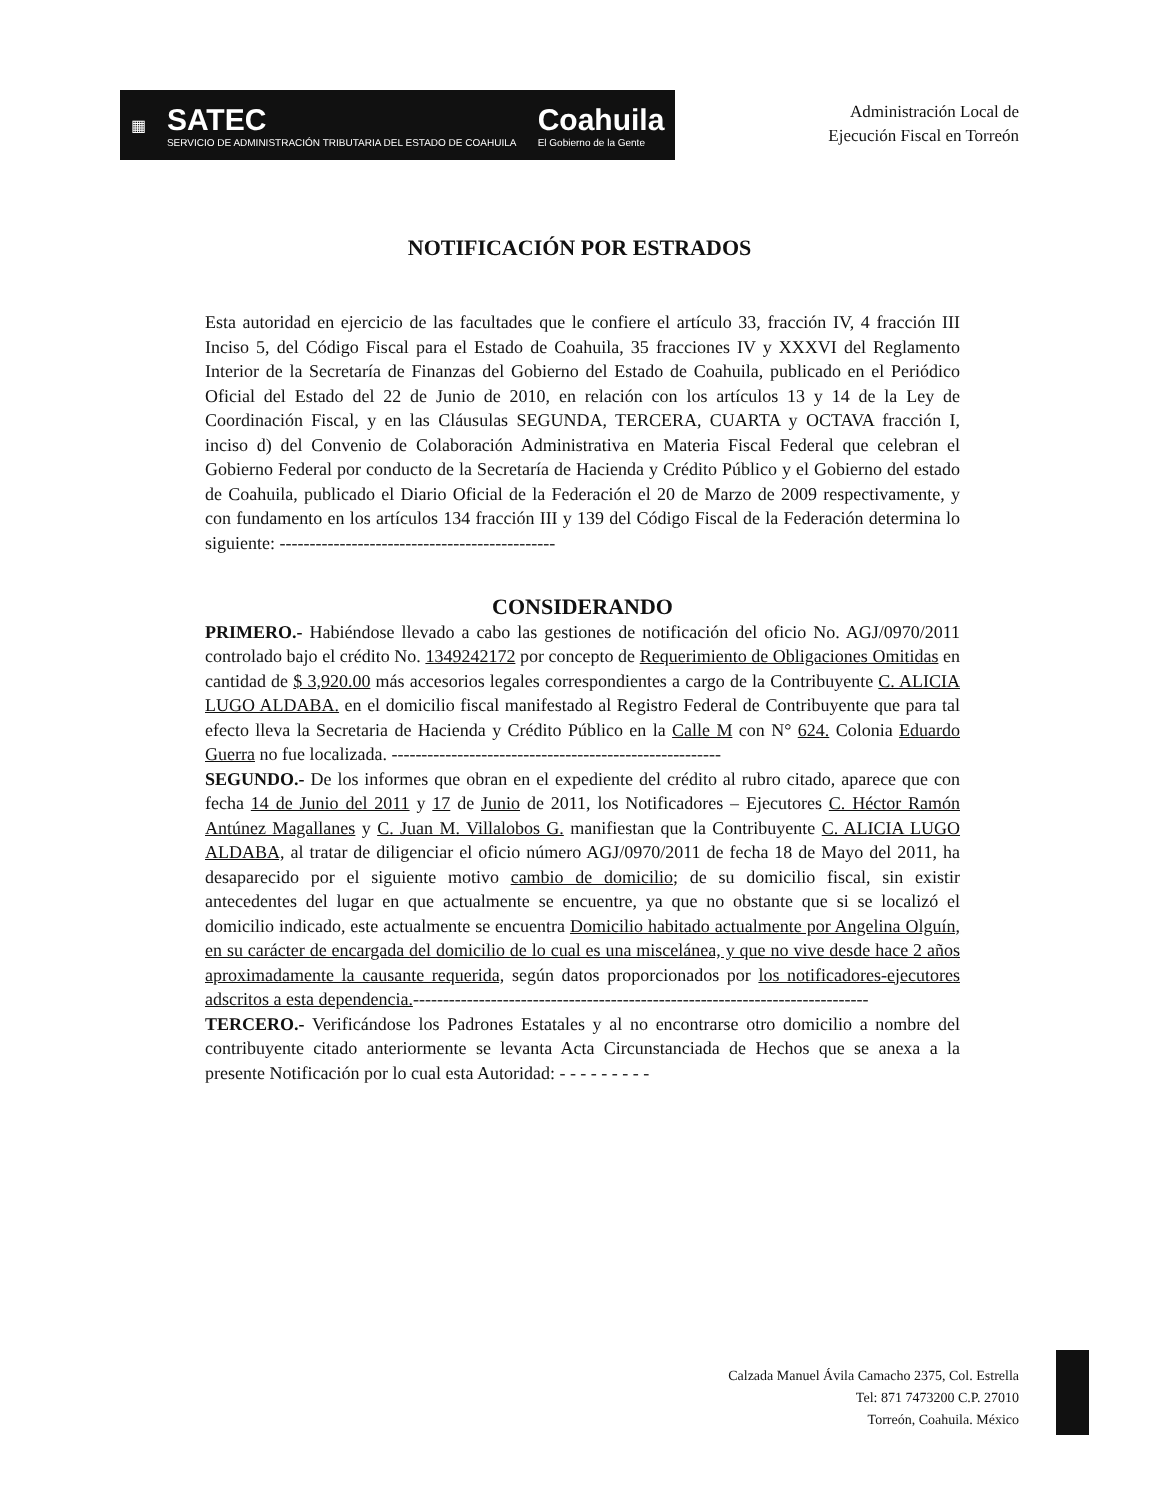▦ SATEC
SERVICIO DE ADMINISTRACIÓN TRIBUTARIA DEL ESTADO DE COAHUILA Coahuila
El Gobierno de la Gente
Administración Local de
Ejecución Fiscal en Torreón
NOTIFICACIÓN POR ESTRADOS
Esta autoridad en ejercicio de las facultades que le confiere el artículo 33, fracción IV, 4 fracción III Inciso 5, del Código Fiscal para el Estado de Coahuila, 35 fracciones IV y XXXVI del Reglamento Interior de la Secretaría de Finanzas del Gobierno del Estado de Coahuila, publicado en el Periódico Oficial del Estado del 22 de Junio de 2010, en relación con los artículos 13 y 14 de la Ley de Coordinación Fiscal, y en las Cláusulas SEGUNDA, TERCERA, CUARTA y OCTAVA fracción I, inciso d) del Convenio de Colaboración Administrativa en Materia Fiscal Federal que celebran el Gobierno Federal por conducto de la Secretaría de Hacienda y Crédito Público y el Gobierno del estado de Coahuila, publicado el Diario Oficial de la Federación el 20 de Marzo de 2009 respectivamente, y con fundamento en los artículos 134 fracción III y 139 del Código Fiscal de la Federación determina lo siguiente: ----------------------------------------------
CONSIDERANDO
PRIMERO.- Habiéndose llevado a cabo las gestiones de notificación del oficio No. AGJ/0970/2011 controlado bajo el crédito No. 1349242172 por concepto de Requerimiento de Obligaciones Omitidas en cantidad de $ 3,920.00 más accesorios legales correspondientes a cargo de la Contribuyente C. ALICIA LUGO ALDABA. en el domicilio fiscal manifestado al Registro Federal de Contribuyente que para tal efecto lleva la Secretaria de Hacienda y Crédito Público en la Calle M con N° 624. Colonia Eduardo Guerra no fue localizada. -------------------------------------------------------
SEGUNDO.- De los informes que obran en el expediente del crédito al rubro citado, aparece que con fecha 14 de Junio del 2011 y 17 de Junio de 2011, los Notificadores – Ejecutores C. Héctor Ramón Antúnez Magallanes y C. Juan M. Villalobos G. manifiestan que la Contribuyente C. ALICIA LUGO ALDABA, al tratar de diligenciar el oficio número AGJ/0970/2011 de fecha 18 de Mayo del 2011, ha desaparecido por el siguiente motivo cambio de domicilio; de su domicilio fiscal, sin existir antecedentes del lugar en que actualmente se encuentre, ya que no obstante que si se localizó el domicilio indicado, este actualmente se encuentra Domicilio habitado actualmente por Angelina Olguín, en su carácter de encargada del domicilio de lo cual es una miscelánea, y que no vive desde hace 2 años aproximadamente la causante requerida, según datos proporcionados por los notificadores-ejecutores adscritos a esta dependencia.----------------------------------------------------------------------------
TERCERO.- Verificándose los Padrones Estatales y al no encontrarse otro domicilio a nombre del contribuyente citado anteriormente se levanta Acta Circunstanciada de Hechos que se anexa a la presente Notificación por lo cual esta Autoridad: - - - - - - - - -
Calzada Manuel Ávila Camacho 2375, Col. Estrella
Tel: 871 7473200 C.P. 27010
Torreón, Coahuila. México